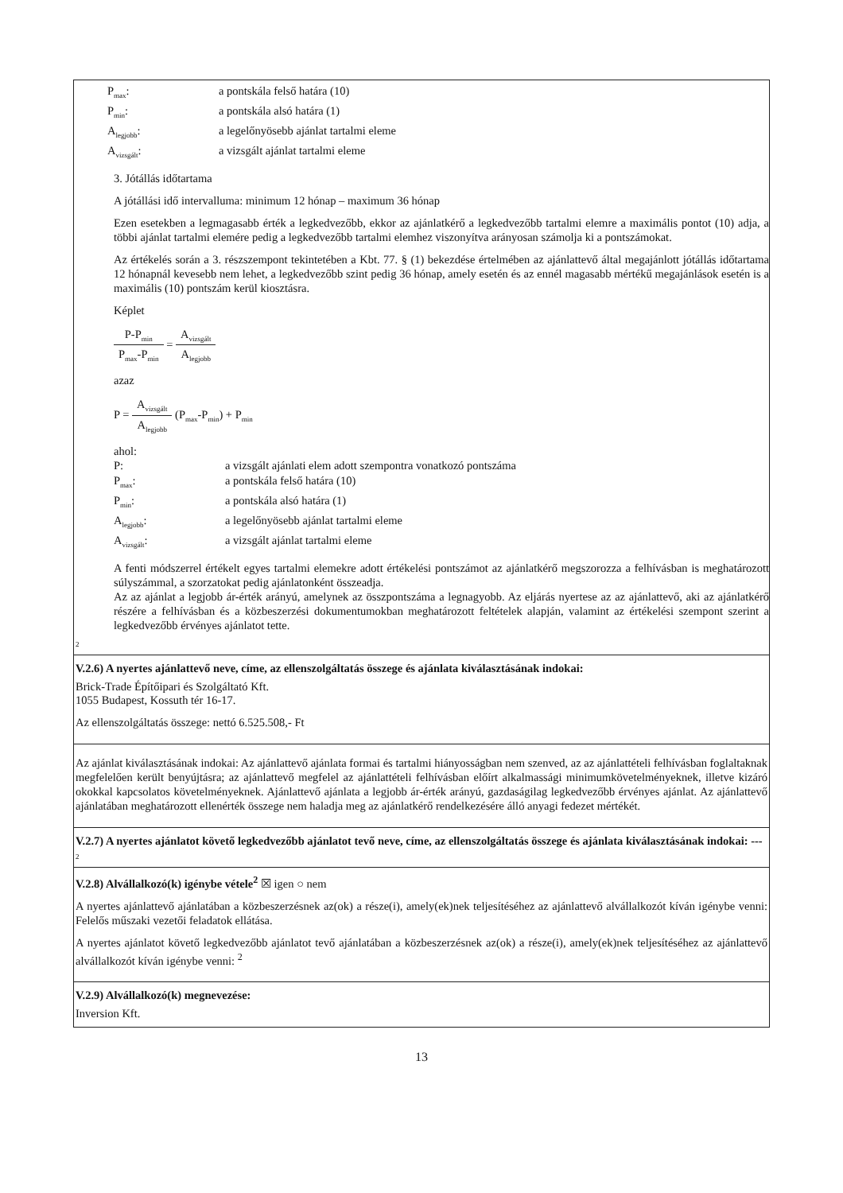P<sub>max</sub>:
a pontskála felső határa (10)
P<sub>min</sub>:
a pontskála alsó határa (1)
A<sub>legjobb</sub>:
a legelőnyösebb ajánlat tartalmi eleme
A<sub>vizsgált</sub>:
a vizsgált ajánlat tartalmi eleme
3. Jótállás időtartama
A jótállási idő intervalluma: minimum 12 hónap – maximum 36 hónap
Ezen esetekben a legmagasabb érték a legkedvezőbb, ekkor az ajánlatkérő a legkedvezőbb tartalmi elemre a maximális pontot (10) adja, a többi ajánlat tartalmi elemére pedig a legkedvezőbb tartalmi elemhez viszonyítva arányosan számolja ki a pontszámokat.
Az értékelés során a 3. részszempont tekintetében a Kbt. 77. § (1) bekezdése értelmében az ajánlattevő által megajánlott jótállás időtartama 12 hónapnál kevesebb nem lehet, a legkedvezőbb szint pedig 36 hónap, amely esetén és az ennél magasabb mértékű megajánlások esetén is a maximális (10) pontszám kerül kiosztásra.
Képlet
P-P<sub>min</sub> P<sub>max</sub>-P<sub>min</sub> = A<sub>vizsgált</sub> A<sub>legjobb</sub>
azaz
P = A<sub>vizsgált</sub> A<sub>legjobb</sub> (P<sub>max</sub>-P<sub>min</sub>) + P<sub>min</sub>
ahol:
P:
a vizsgált ajánlati elem adott szempontra vonatkozó pontszáma
P<sub>max</sub>:
a pontskála felső határa (10)
P<sub>min</sub>:
a pontskála alsó határa (1)
A<sub>legjobb</sub>:
a legelőnyösebb ajánlat tartalmi eleme
A<sub>vizsgált</sub>:
a vizsgált ajánlat tartalmi eleme
A fenti módszerrel értékelt egyes tartalmi elemekre adott értékelési pontszámot az ajánlatkérő megszorozza a felhívásban is meghatározott súlyszámmal, a szorzatokat pedig ajánlatonként összeadja.
Az az ajánlat a legjobb ár-érték arányú, amelynek az összpontszáma a legnagyobb. Az eljárás nyertese az az ajánlattevő, aki az ajánlatkérő részére a felhívásban és a közbeszerzési dokumentumokban meghatározott feltételek alapján, valamint az értékelési szempont szerint a legkedvezőbb érvényes ajánlatot tette.
2
V.2.6) A nyertes ajánlattevő neve, címe, az ellenszolgáltatás összege és ajánlata kiválasztásának indokai:
Brick-Trade Építőipari és Szolgáltató Kft.
1055 Budapest, Kossuth tér 16-17.
Az ellenszolgáltatás összege: nettó 6.525.508,- Ft
Az ajánlat kiválasztásának indokai: Az ajánlattevő ajánlata formai és tartalmi hiányosságban nem szenved, az az ajánlattételi felhívásban foglaltaknak megfelelően került benyújtásra; az ajánlattevő megfelel az ajánlattételi felhívásban előírt alkalmassági minimumkövetelményeknek, illetve kizáró okokkal kapcsolatos követelményeknek. Ajánlattevő ajánlata a legjobb ár-érték arányú, gazdaságilag legkedvezőbb érvényes ajánlat. Az ajánlattevő ajánlatában meghatározott ellenérték összege nem haladja meg az ajánlatkérő rendelkezésére álló anyagi fedezet mértékét.
V.2.7) A nyertes ajánlatot követő legkedvezőbb ajánlatot tevő neve, címe, az ellenszolgáltatás összege és ajánlata kiválasztásának indokai: ---
2
V.2.8) Alvállalkozó(k) igénybe vétele<sup>2</sup> ☒ igen ○ nem
A nyertes ajánlattevő ajánlatában a közbeszerzésnek az(ok) a része(i), amely(ek)nek teljesítéséhez az ajánlattevő alvállalkozót kíván igénybe venni: Felelős műszaki vezetői feladatok ellátása.
A nyertes ajánlatot követő legkedvezőbb ajánlatot tevő ajánlatában a közbeszerzésnek az(ok) a része(i), amely(ek)nek teljesítéséhez az ajánlattevő alvállalkozót kíván igénybe venni: <sup>2</sup>
V.2.9) Alvállalkozó(k) megnevezése:
Inversion Kft.
13